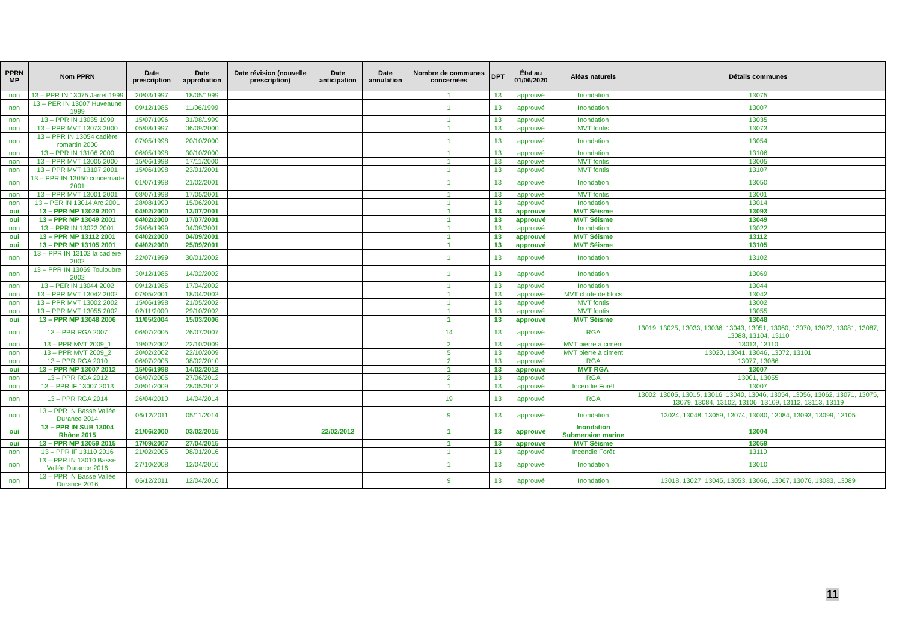| PPRN MP | Nom PPRN | Date prescription | Date approbation | Date révision (nouvelle prescription) | Date anticipation | Date annulation | Nombre de communes concernées | DPT | État au 01/06/2020 | Aléas naturels | Détails communes |
| --- | --- | --- | --- | --- | --- | --- | --- | --- | --- | --- | --- |
| non | 13 – PPR IN 13075 Jarret 1999 | 20/03/1997 | 18/05/1999 | | | | 1 | 13 | approuvé | Inondation | 13075 |
| non | 13 – PER IN 13007 Huveaune 1999 | 09/12/1985 | 11/06/1999 | | | | 1 | 13 | approuvé | Inondation | 13007 |
| non | 13 – PPR IN 13035 1999 | 15/07/1996 | 31/08/1999 | | | | 1 | 13 | approuvé | Inondation | 13035 |
| non | 13 – PPR MVT 13073 2000 | 05/08/1997 | 06/09/2000 | | | | 1 | 13 | approuvé | MVT fontis | 13073 |
| non | 13 – PPR IN 13054 cadière romartin 2000 | 07/05/1998 | 20/10/2000 | | | | 1 | 13 | approuvé | Inondation | 13054 |
| non | 13 – PPR IN 13106 2000 | 06/05/1998 | 30/10/2000 | | | | 1 | 13 | approuvé | Inondation | 13106 |
| non | 13 – PPR MVT 13005 2000 | 15/06/1998 | 17/11/2000 | | | | 1 | 13 | approuvé | MVT fontis | 13005 |
| non | 13 – PPR MVT 13107 2001 | 15/06/1998 | 23/01/2001 | | | | 1 | 13 | approuvé | MVT fontis | 13107 |
| non | 13 – PPR IN 13050 concernade 2001 | 01/07/1998 | 21/02/2001 | | | | 1 | 13 | approuvé | Inondation | 13050 |
| non | 13 – PPR MVT 13001 2001 | 08/07/1998 | 17/05/2001 | | | | 1 | 13 | approuvé | MVT fontis | 13001 |
| non | 13 – PER IN 13014 Arc 2001 | 28/08/1990 | 15/06/2001 | | | | 1 | 13 | approuvé | Inondation | 13014 |
| oui | 13 – PPR MP 13029 2001 | 04/02/2000 | 13/07/2001 | | | | 1 | 13 | approuvé | MVT Séisme | 13093 |
| oui | 13 – PPR MP 13049 2001 | 04/02/2000 | 17/07/2001 | | | | 1 | 13 | approuvé | MVT Séisme | 13049 |
| non | 13 – PPR IN 13022 2001 | 25/06/1999 | 04/09/2001 | | | | 1 | 13 | approuvé | Inondation | 13022 |
| oui | 13 – PPR MP 13112 2001 | 04/02/2000 | 04/09/2001 | | | | 1 | 13 | approuvé | MVT Séisme | 13112 |
| oui | 13 – PPR MP 13105 2001 | 04/02/2000 | 25/09/2001 | | | | 1 | 13 | approuvé | MVT Séisme | 13105 |
| non | 13 – PPR IN 13102 la cadière 2002 | 22/07/1999 | 30/01/2002 | | | | 1 | 13 | approuvé | Inondation | 13102 |
| non | 13 – PPR IN 13069 Touloubre 2002 | 30/12/1985 | 14/02/2002 | | | | 1 | 13 | approuvé | Inondation | 13069 |
| non | 13 – PER IN 13044 2002 | 09/12/1985 | 17/04/2002 | | | | 1 | 13 | approuvé | Inondation | 13044 |
| non | 13 – PPR MVT 13042 2002 | 07/05/2001 | 18/04/2002 | | | | 1 | 13 | approuvé | MVT chute de blocs | 13042 |
| non | 13 – PPR MVT 13002 2002 | 15/06/1998 | 21/05/2002 | | | | 1 | 13 | approuvé | MVT fontis | 13002 |
| non | 13 – PPR MVT 13055 2002 | 02/11/2000 | 29/10/2002 | | | | 1 | 13 | approuvé | MVT fontis | 13055 |
| oui | 13 – PPR MP 13048 2006 | 11/05/2004 | 15/03/2006 | | | | 1 | 13 | approuvé | MVT Séisme | 13048 |
| non | 13 – PPR RGA 2007 | 06/07/2005 | 26/07/2007 | | | | 14 | 13 | approuvé | RGA | 13019, 13025, 13033, 13036, 13043, 13051, 13060, 13070, 13072, 13081, 13087, 13088, 13104, 13110 |
| non | 13 – PPR MVT 2009_1 | 19/02/2002 | 22/10/2009 | | | | 2 | 13 | approuvé | MVT pierre à ciment | 13013, 13110 |
| non | 13 – PPR MVT 2009_2 | 20/02/2002 | 22/10/2009 | | | | 5 | 13 | approuvé | MVT pierre à ciment | 13020, 13041, 13046, 13072, 13101 |
| non | 13 – PPR RGA 2010 | 06/07/2005 | 08/02/2010 | | | | 2 | 13 | approuvé | RGA | 13077, 13086 |
| oui | 13 – PPR MP 13007 2012 | 15/06/1998 | 14/02/2012 | | | | 1 | 13 | approuvé | MVT RGA | 13007 |
| non | 13 – PPR RGA 2012 | 06/07/2005 | 27/06/2012 | | | | 2 | 13 | approuvé | RGA | 13001, 13055 |
| non | 13 – PPR IF 13007 2013 | 30/01/2009 | 28/05/2013 | | | | 1 | 13 | approuvé | Incendie Forêt | 13007 |
| non | 13 – PPR RGA 2014 | 26/04/2010 | 14/04/2014 | | | | 19 | 13 | approuvé | RGA | 13002, 13005, 13015, 13016, 13040, 13046, 13054, 13056, 13062, 13071, 13075, 13079, 13084, 13102, 13106, 13109, 13112, 13113, 13119 |
| non | 13 – PPR IN Basse Vallée Durance 2014 | 06/12/2011 | 05/11/2014 | | | | 9 | 13 | approuvé | Inondation | 13024, 13048, 13059, 13074, 13080, 13084, 13093, 13099, 13105 |
| oui | 13 – PPR IN SUB 13004 Rhône 2015 | 21/06/2000 | 03/02/2015 | | 22/02/2012 | | 1 | 13 | approuvé | Inondation Submersion marine | 13004 |
| oui | 13 – PPR MP 13059 2015 | 17/09/2007 | 27/04/2015 | | | | 1 | 13 | approuvé | MVT Séisme | 13059 |
| non | 13 – PPR IF 13110 2016 | 21/02/2005 | 08/01/2016 | | | | 1 | 13 | approuvé | Incendie Forêt | 13110 |
| non | 13 – PPR IN 13010 Basse Vallée Durance 2016 | 27/10/2008 | 12/04/2016 | | | | 1 | 13 | approuvé | Inondation | 13010 |
| non | 13 – PPR IN Basse Vallée Durance 2016 | 06/12/2011 | 12/04/2016 | | | | 9 | 13 | approuvé | Inondation | 13018, 13027, 13045, 13053, 13066, 13067, 13076, 13083, 13089 |
11